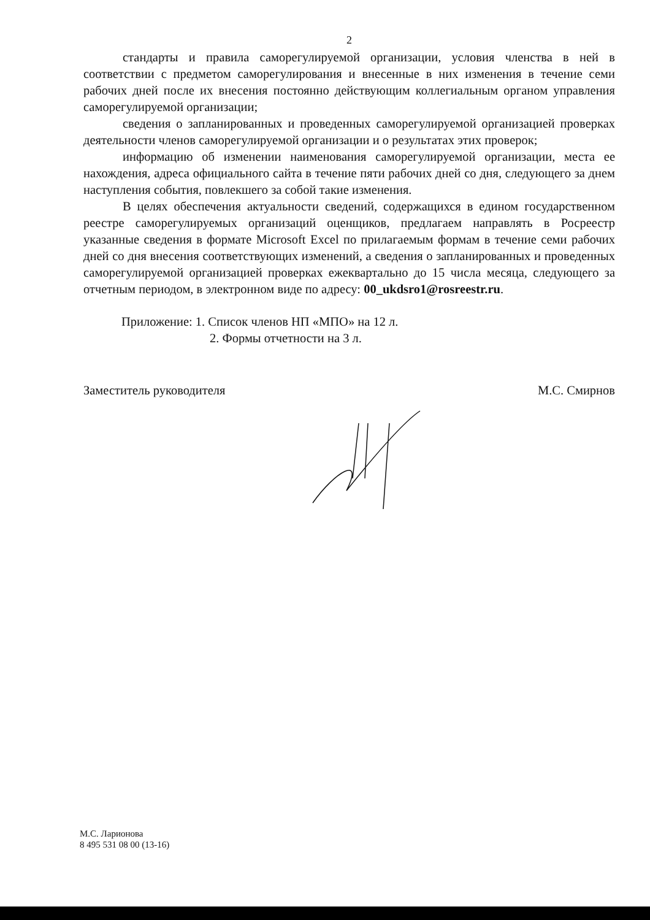2
стандарты и правила саморегулируемой организации, условия членства в ней в соответствии с предметом саморегулирования и внесенные в них изменения в течение семи рабочих дней после их внесения постоянно действующим коллегиальным органом управления саморегулируемой организации;
сведения о запланированных и проведенных саморегулируемой организацией проверках деятельности членов саморегулируемой организации и о результатах этих проверок;
информацию об изменении наименования саморегулируемой организации, места ее нахождения, адреса официального сайта в течение пяти рабочих дней со дня, следующего за днем наступления события, повлекшего за собой такие изменения.
В целях обеспечения актуальности сведений, содержащихся в едином государственном реестре саморегулируемых организаций оценщиков, предлагаем направлять в Росреестр указанные сведения в формате Microsoft Excel по прилагаемым формам в течение семи рабочих дней со дня внесения соответствующих изменений, а сведения о запланированных и проведенных саморегулируемой организацией проверках ежеквартально до 15 числа месяца, следующего за отчетным периодом, в электронном виде по адресу: 00_ukdsro1@rosreestr.ru.
Приложение: 1. Список членов НП «МПО» на 12 л.
2. Формы отчетности на 3 л.
Заместитель руководителя М.С. Смирнов
М.С. Ларионова
8 495 531 08 00 (13-16)